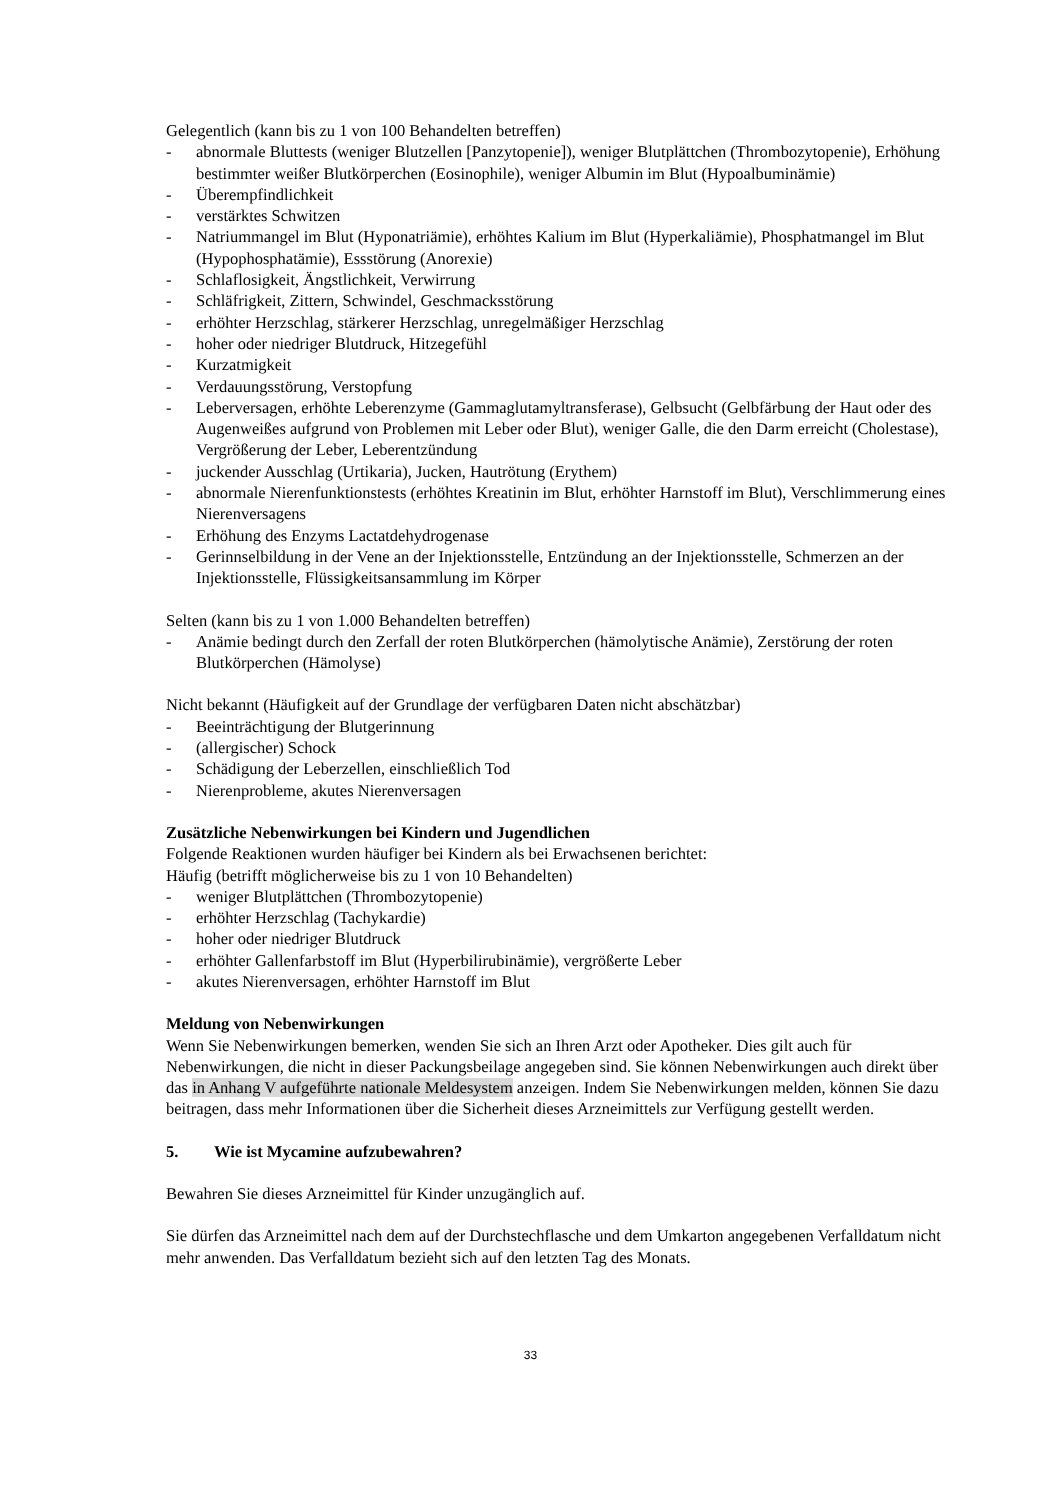Gelegentlich (kann bis zu 1 von 100 Behandelten betreffen)
- abnormale Bluttests (weniger Blutzellen [Panzytopenie]), weniger Blutplättchen (Thrombozytopenie), Erhöhung bestimmter weißer Blutkörperchen (Eosinophile), weniger Albumin im Blut (Hypoalbuminämie)
- Überempfindlichkeit
- verstärktes Schwitzen
- Natriummangel im Blut (Hyponatriämie), erhöhtes Kalium im Blut (Hyperkaliämie), Phosphatmangel im Blut (Hypophosphatämie), Essstörung (Anorexie)
- Schlaflosigkeit, Ängstlichkeit, Verwirrung
- Schläfrigkeit, Zittern, Schwindel, Geschmacksstörung
- erhöhter Herzschlag, stärkerer Herzschlag, unregelmäßiger Herzschlag
- hoher oder niedriger Blutdruck, Hitzegefühl
- Kurzatmigkeit
- Verdauungsstörung, Verstopfung
- Leberversagen, erhöhte Leberenzyme (Gammaglutamyltransferase), Gelbsucht (Gelbfärbung der Haut oder des Augenweißes aufgrund von Problemen mit Leber oder Blut), weniger Galle, die den Darm erreicht (Cholestase), Vergrößerung der Leber, Leberentzündung
- juckender Ausschlag (Urtikaria), Jucken, Hautrötung (Erythem)
- abnormale Nierenfunktionstests (erhöhtes Kreatinin im Blut, erhöhter Harnstoff im Blut), Verschlimmerung eines Nierenversagens
- Erhöhung des Enzyms Lactatdehydrogenase
- Gerinnselbildung in der Vene an der Injektionsstelle, Entzündung an der Injektionsstelle, Schmerzen an der Injektionsstelle, Flüssigkeitsansammlung im Körper
Selten (kann bis zu 1 von 1.000 Behandelten betreffen)
- Anämie bedingt durch den Zerfall der roten Blutkörperchen (hämolytische Anämie), Zerstörung der roten Blutkörperchen (Hämolyse)
Nicht bekannt (Häufigkeit auf der Grundlage der verfügbaren Daten nicht abschätzbar)
- Beeinträchtigung der Blutgerinnung
- (allergischer) Schock
- Schädigung der Leberzellen, einschließlich Tod
- Nierenprobleme, akutes Nierenversagen
Zusätzliche Nebenwirkungen bei Kindern und Jugendlichen
Folgende Reaktionen wurden häufiger bei Kindern als bei Erwachsenen berichtet:
Häufig (betrifft möglicherweise bis zu 1 von 10 Behandelten)
- weniger Blutplättchen (Thrombozytopenie)
- erhöhter Herzschlag (Tachykardie)
- hoher oder niedriger Blutdruck
- erhöhter Gallenfarbstoff im Blut (Hyperbilirubinämie), vergrößerte Leber
- akutes Nierenversagen, erhöhter Harnstoff im Blut
Meldung von Nebenwirkungen
Wenn Sie Nebenwirkungen bemerken, wenden Sie sich an Ihren Arzt oder Apotheker. Dies gilt auch für Nebenwirkungen, die nicht in dieser Packungsbeilage angegeben sind. Sie können Nebenwirkungen auch direkt über das in Anhang V aufgeführte nationale Meldesystem anzeigen. Indem Sie Nebenwirkungen melden, können Sie dazu beitragen, dass mehr Informationen über die Sicherheit dieses Arzneimittels zur Verfügung gestellt werden.
5. Wie ist Mycamine aufzubewahren?
Bewahren Sie dieses Arzneimittel für Kinder unzugänglich auf.
Sie dürfen das Arzneimittel nach dem auf der Durchstechflasche und dem Umkarton angegebenen Verfalldatum nicht mehr anwenden. Das Verfalldatum bezieht sich auf den letzten Tag des Monats.
33